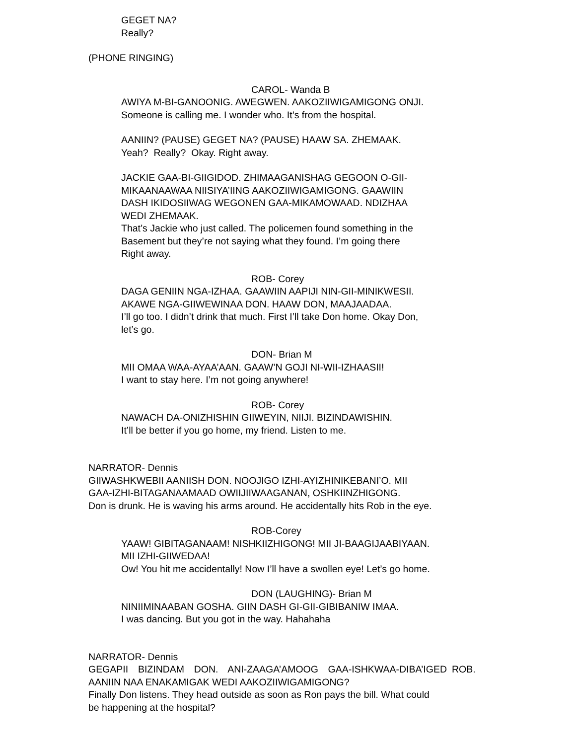GEGET NA?
Really?
(PHONE RINGING)
CAROL- Wanda B
AWIYA M-BI-GANOONIG. AWEGWEN. AAKOZIIWIGAMIGONG ONJI.
Someone is calling me. I wonder who. It’s from the hospital.
AANIIN? (PAUSE) GEGET NA? (PAUSE) HAAW SA. ZHEMAAK.
Yeah? Really? Okay. Right away.
JACKIE GAA-BI-GIIGIDOD. ZHIMAAGANISHAG GEGOON O-GII-
MIKAANAAWAA NIISIYA’IING AAKOZIIWIGAMIGONG. GAAWIIN
DASH IKIDOSIIWAG WEGONEN GAA-MIKAMOWAAD. NDIZHAA
WEDI ZHEMAAK.
That’s Jackie who just called. The policemen found something in the
Basement but they’re not saying what they found. I’m going there
Right away.
ROB- Corey
DAGA GENIIN NGA-IZHAA. GAAWIIN AAPIJI NIN-GII-MINIKWESII.
AKAWE NGA-GIIWEWINAA DON. HAAW DON, MAAJAADAA.
I’ll go too. I didn’t drink that much. First I’ll take Don home. Okay Don,
let’s go.
DON- Brian M
MII OMAA WAA-AYAA’AAN. GAAW’N GOJI NI-WII-IZHAASII!
I want to stay here. I’m not going anywhere!
ROB- Corey
NAWACH DA-ONIZHISHIN GIIWEYIN, NIIJI. BIZINDAWISHIN.
It’ll be better if you go home, my friend. Listen to me.
NARRATOR- Dennis
GIIWASHKWEBII AANIISH DON. NOOJIGO IZHI-AYIZHINIKEBANI’O. MII
GAA-IZHI-BITAGANAAMAAD OWIIJIIWAAGANAN, OSHKIINZHIGONG.
Don is drunk. He is waving his arms around. He accidentally hits Rob in the eye.
ROB-Corey
YAAW! GIBITAGANAAM! NISHKIIZHIGONG! MII JI-BAAGIJAABIYAAN.
MII IZHI-GIIWEDAA!
Ow! You hit me accidentally! Now I’ll have a swollen eye! Let’s go home.
DON (LAUGHING)- Brian M
NINIIMINAABAN GOSHA. GIIN DASH GI-GII-GIBIBANIW IMAA.
I was dancing. But you got in the way. Hahahaha
NARRATOR- Dennis
GEGAPII BIZINDAM DON. ANI-ZAAGA’AMOOG GAA-ISHKWAA-DIBA’IGED ROB. AANIIN NAA ENAKAMIGAK WEDI AAKOZIIWIGAMIGONG?
Finally Don listens. They head outside as soon as Ron pays the bill. What could
be happening at the hospital?